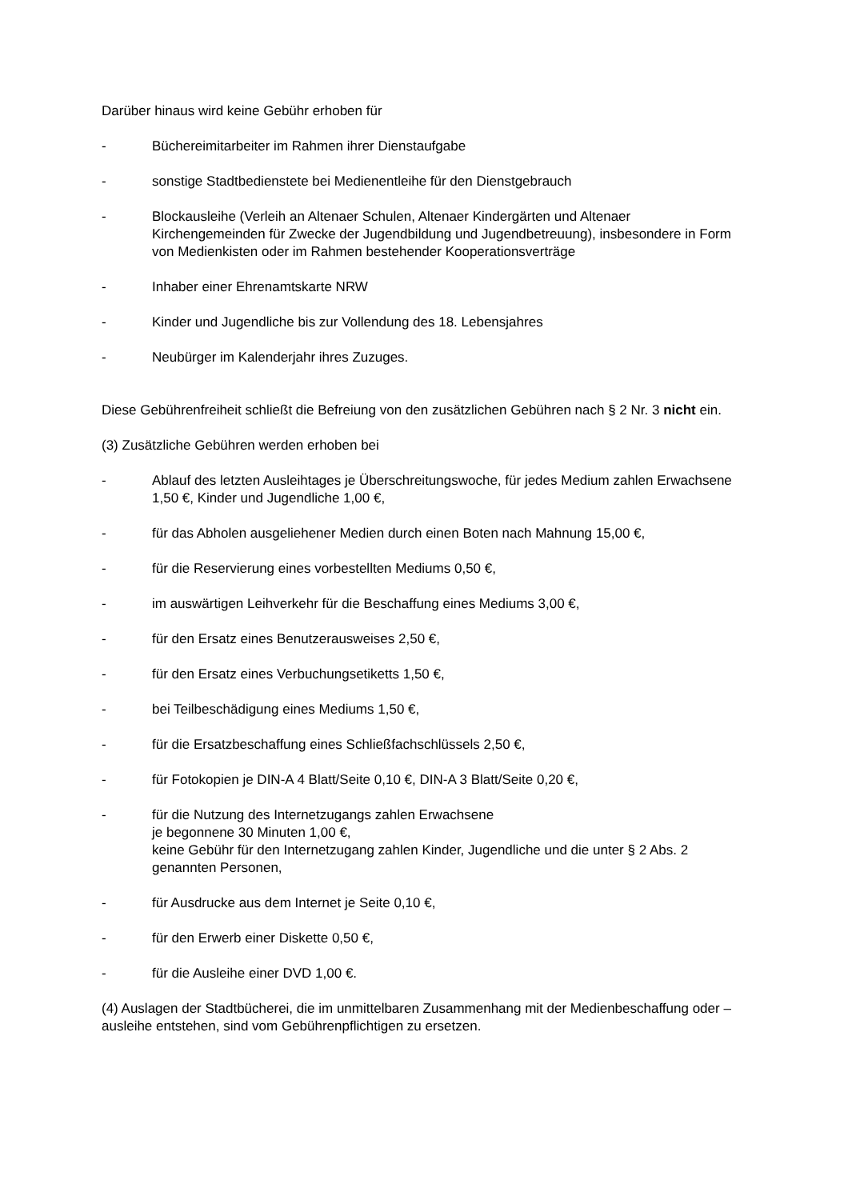Darüber hinaus wird keine Gebühr erhoben für
- Büchereimitarbeiter im Rahmen ihrer Dienstaufgabe
- sonstige Stadtbedienstete bei Medienentleihe für den Dienstgebrauch
- Blockausleihe (Verleih an Altenaer Schulen, Altenaer Kindergärten und Altenaer Kirchengemeinden für Zwecke der Jugendbildung und Jugendbetreuung), insbesondere in Form von Medienkisten oder im Rahmen bestehender Kooperationsverträge
- Inhaber einer Ehrenamtskarte NRW
- Kinder und Jugendliche bis zur Vollendung des 18. Lebensjahres
- Neubürger im Kalenderjahr ihres Zuzuges.
Diese Gebührenfreiheit schließt die Befreiung von den zusätzlichen Gebühren nach § 2 Nr. 3 nicht ein.
(3) Zusätzliche Gebühren werden erhoben bei
- Ablauf des letzten Ausleihtages je Überschreitungswoche, für jedes Medium zahlen Erwachsene 1,50 €, Kinder und Jugendliche 1,00 €,
- für das Abholen ausgeliehener Medien durch einen Boten nach Mahnung 15,00 €,
- für die Reservierung eines vorbestellten Mediums 0,50 €,
- im auswärtigen Leihverkehr für die Beschaffung eines Mediums 3,00 €,
- für den Ersatz eines Benutzerausweises 2,50 €,
- für den Ersatz eines Verbuchungsetiketts 1,50 €,
- bei Teilbeschädigung eines Mediums 1,50 €,
- für die Ersatzbeschaffung eines Schließfachschlüssels 2,50 €,
- für Fotokopien je DIN-A 4 Blatt/Seite 0,10 €, DIN-A 3 Blatt/Seite 0,20 €,
- für die Nutzung des Internetzugangs zahlen Erwachsene
je begonnene 30 Minuten 1,00 €,
keine Gebühr für den Internetzugang zahlen Kinder, Jugendliche und die unter § 2 Abs. 2 genannten Personen,
- für Ausdrucke aus dem Internet je Seite 0,10 €,
- für den Erwerb einer Diskette 0,50 €,
- für die Ausleihe einer DVD 1,00 €.
(4) Auslagen der Stadtbücherei, die im unmittelbaren Zusammenhang mit der Medienbeschaffung oder –ausleihe entstehen, sind vom Gebührenpflichtigen zu ersetzen.